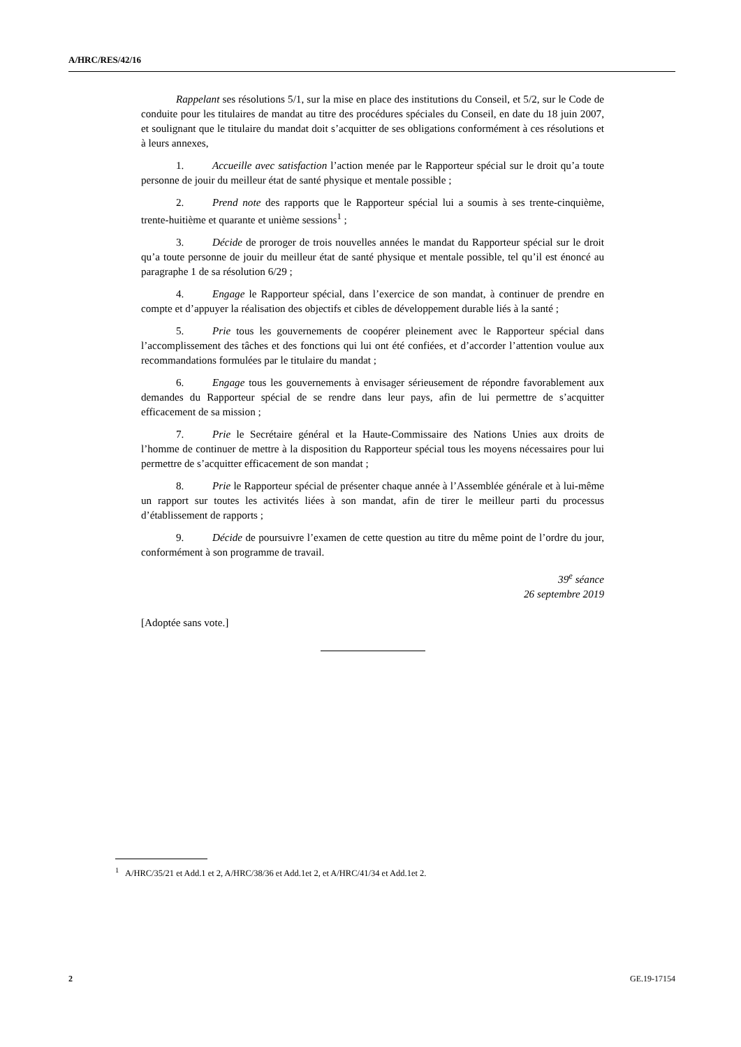A/HRC/RES/42/16
Rappelant ses résolutions 5/1, sur la mise en place des institutions du Conseil, et 5/2, sur le Code de conduite pour les titulaires de mandat au titre des procédures spéciales du Conseil, en date du 18 juin 2007, et soulignant que le titulaire du mandat doit s’acquitter de ses obligations conformément à ces résolutions et à leurs annexes,
1. Accueille avec satisfaction l’action menée par le Rapporteur spécial sur le droit qu’a toute personne de jouir du meilleur état de santé physique et mentale possible ;
2. Prend note des rapports que le Rapporteur spécial lui a soumis à ses trente-cinquième, trente-huitième et quarante et unième sessions<sup>1</sup> ;
3. Décide de proroger de trois nouvelles années le mandat du Rapporteur spécial sur le droit qu’a toute personne de jouir du meilleur état de santé physique et mentale possible, tel qu’il est énoncé au paragraphe 1 de sa résolution 6/29 ;
4. Engage le Rapporteur spécial, dans l’exercice de son mandat, à continuer de prendre en compte et d’appuyer la réalisation des objectifs et cibles de développement durable liés à la santé ;
5. Prie tous les gouvernements de coopérer pleinement avec le Rapporteur spécial dans l’accomplissement des tâches et des fonctions qui lui ont été confiées, et d’accorder l’attention voulue aux recommandations formulées par le titulaire du mandat ;
6. Engage tous les gouvernements à envisager sérieusement de répondre favorablement aux demandes du Rapporteur spécial de se rendre dans leur pays, afin de lui permettre de s’acquitter efficacement de sa mission ;
7. Prie le Secrétaire général et la Haute-Commissaire des Nations Unies aux droits de l’homme de continuer de mettre à la disposition du Rapporteur spécial tous les moyens nécessaires pour lui permettre de s’acquitter efficacement de son mandat ;
8. Prie le Rapporteur spécial de présenter chaque année à l’Assemblée générale et à lui-même un rapport sur toutes les activités liées à son mandat, afin de tirer le meilleur parti du processus d’établissement de rapports ;
9. Décide de poursuivre l’examen de cette question au titre du même point de l’ordre du jour, conformément à son programme de travail.
39<sup>e</sup> séance
26 septembre 2019
[Adoptée sans vote.]
<sup>1</sup> A/HRC/35/21 et Add.1 et 2, A/HRC/38/36 et Add.1et 2, et A/HRC/41/34 et Add.1et 2.
2 GE.19-17154